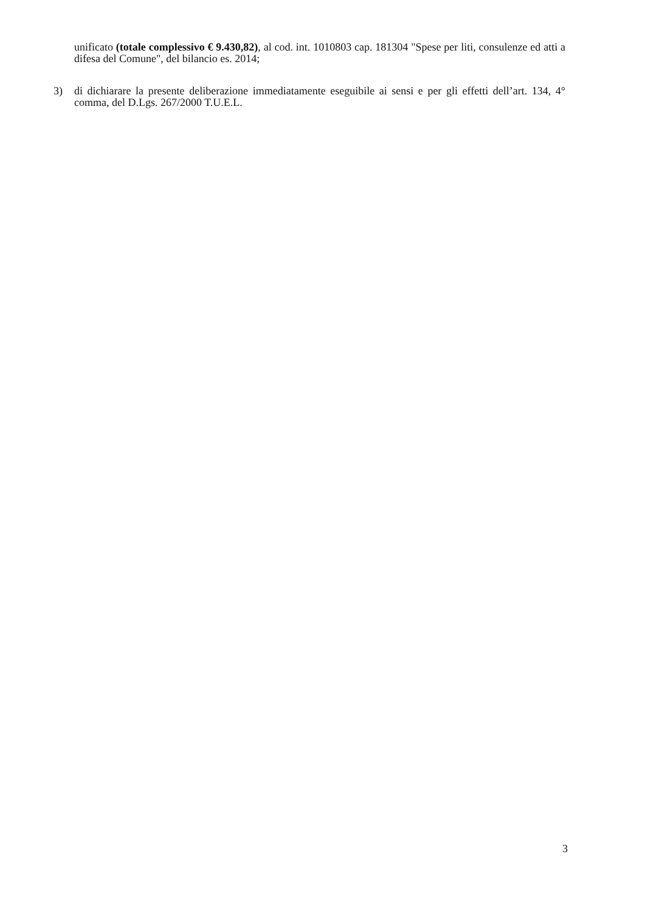unificato (totale complessivo € 9.430,82), al cod. int. 1010803 cap. 181304 "Spese per liti, consulenze ed atti a difesa del Comune", del bilancio es. 2014;
3) di dichiarare la presente deliberazione immediatamente eseguibile ai sensi e per gli effetti dell’art. 134, 4° comma, del D.Lgs. 267/2000 T.U.E.L.
3